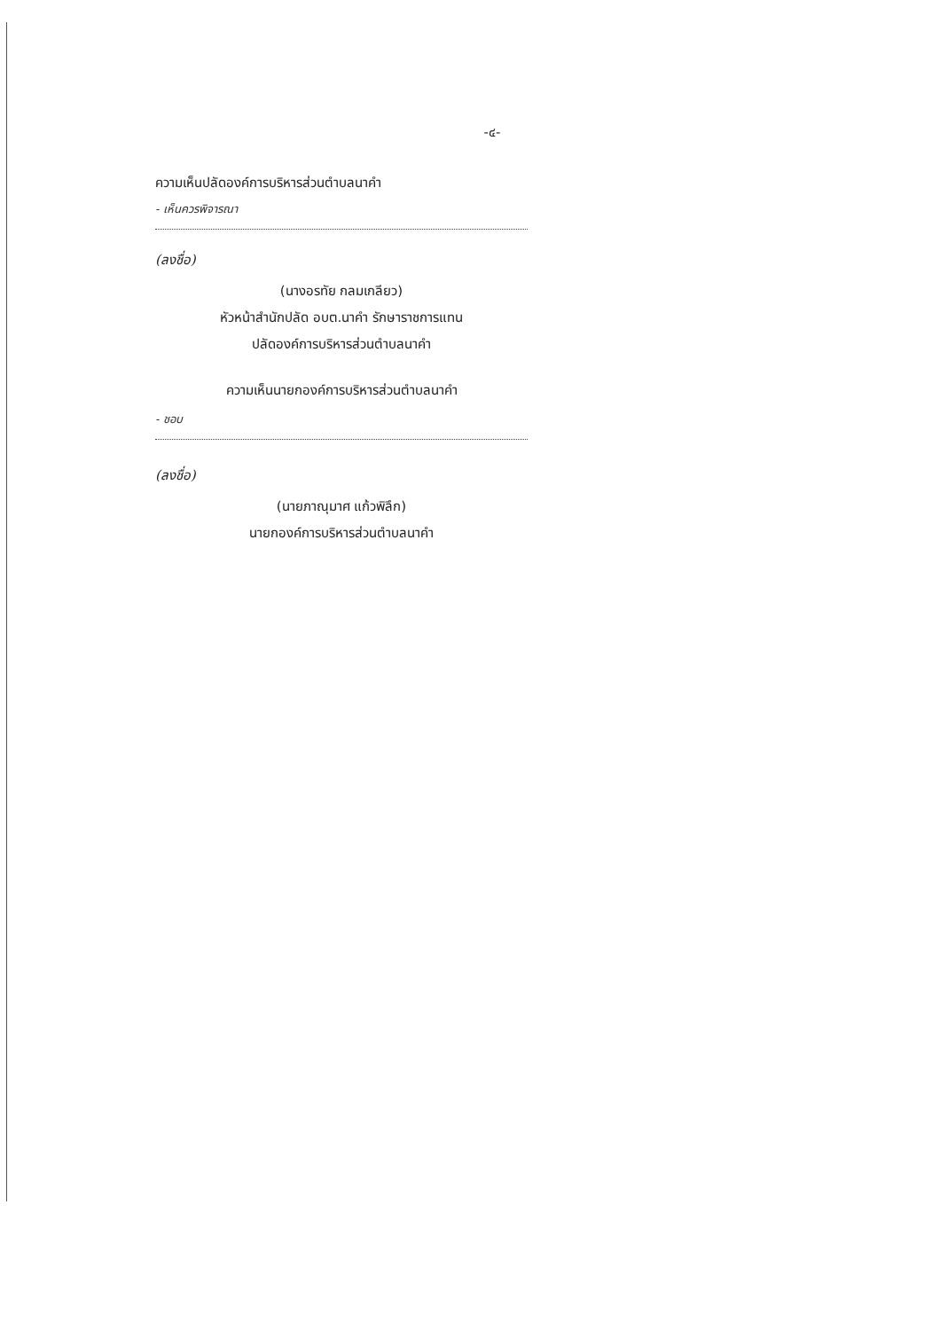-๔-
ความเห็นปลัดองค์การบริหารส่วนตำบลนาคำ
- เห็นควรพิจารณา
(ลงชื่อ)
(นางอรทัย กลมเกลียว)
หัวหน้าสำนักปลัด อบต.นาคำ รักษาราชการแทน
ปลัดองค์การบริหารส่วนตำบลนาคำ
ความเห็นนายกองค์การบริหารส่วนตำบลนาคำ
- ชอบ
(ลงชื่อ)
(นายภาณุมาศ แก้วพิลึก)
นายกองค์การบริหารส่วนตำบลนาคำ